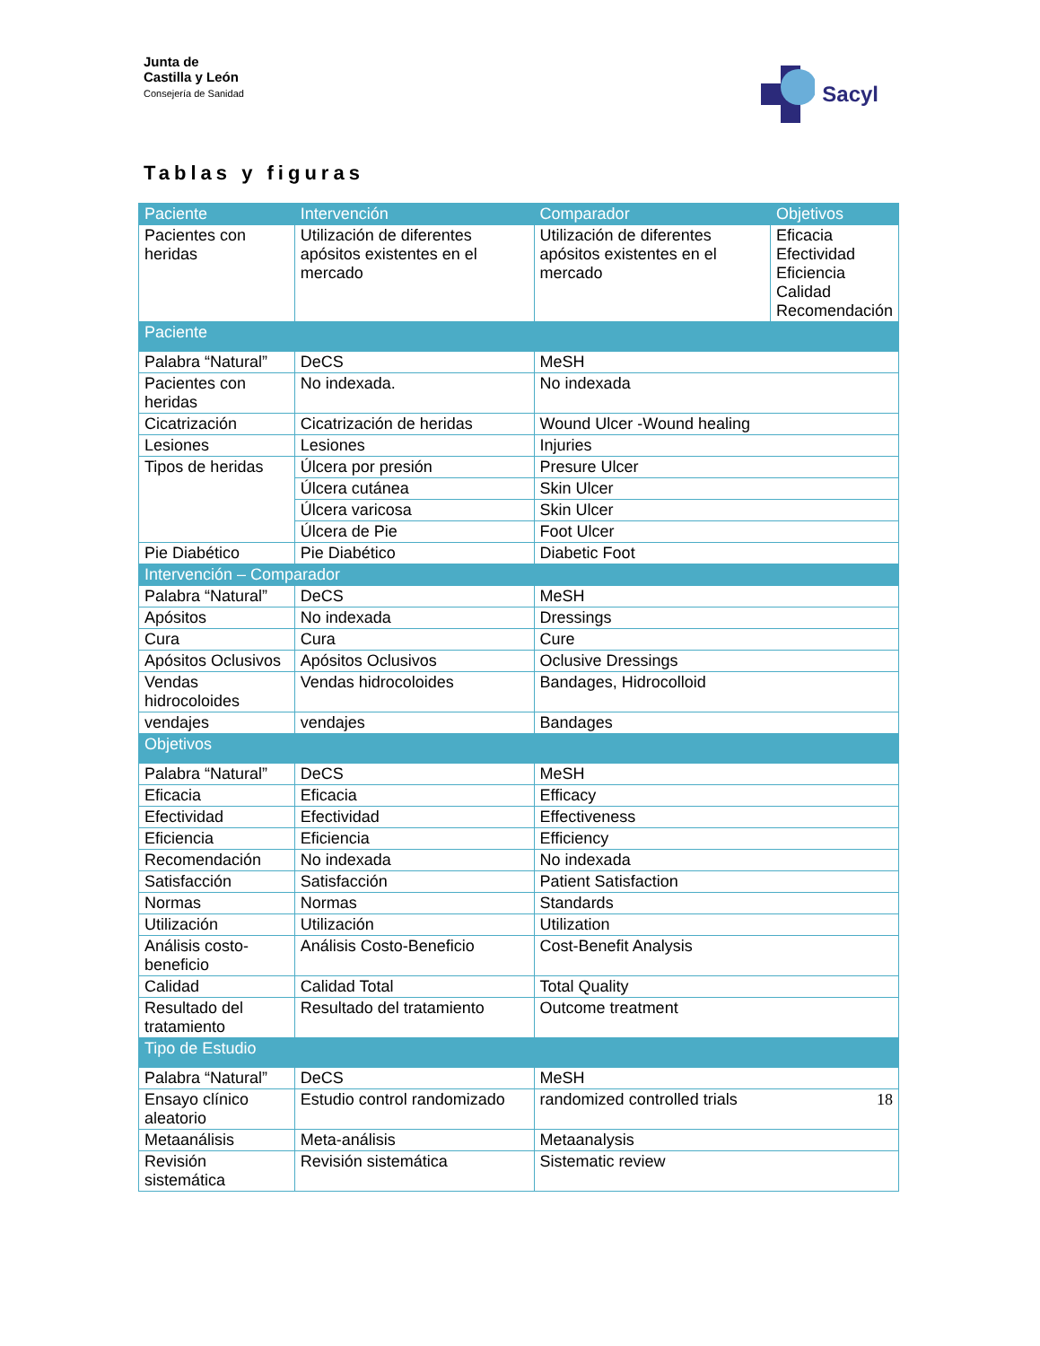Junta de
Castilla y León
Consejería de Sanidad
Sacyl
Tablas y figuras
| Paciente | | Intervención | Comparador | Objetivos |
| --- | --- | --- | --- | --- |
| Pacientes con heridas | | Utilización de diferentes apósitos existentes en el mercado | Utilización de diferentes apósitos existentes en el mercado | Eficacia Efectividad Eficiencia Calidad Recomendación |
| Paciente | | | | |
| Palabra “Natural” | DeCS | | MeSH | |
| Pacientes con heridas | No indexada. | | No indexada | |
| Cicatrización | Cicatrización de heridas | | Wound Ulcer -Wound healing | |
| Lesiones | Lesiones | | Injuries | |
| Tipos de heridas | Úlcera por presión | | Presure Ulcer | |
| | Úlcera cutánea | | Skin Ulcer | |
| | Úlcera varicosa | | Skin Ulcer | |
| | Úlcera de Pie | | Foot Ulcer | |
| Pie Diabético | Pie Diabético | | Diabetic Foot | |
| Intervención – Comparador | | | | |
| Palabra “Natural” | DeCS | | MeSH | |
| Apósitos | No indexada | | Dressings | |
| Cura | Cura | | Cure | |
| Apósitos Oclusivos | Apósitos Oclusivos | | Oclusive Dressings | |
| Vendas hidrocoloides | Vendas hidrocoloides | | Bandages, Hidrocolloid | |
| vendajes | vendajes | | Bandages | |
| Objetivos | | | | |
| Palabra “Natural” | DeCS | | MeSH | |
| Eficacia | Eficacia | | Efficacy | |
| Efectividad | Efectividad | | Effectiveness | |
| Eficiencia | Eficiencia | | Efficiency | |
| Recomendación | No indexada | | No indexada | |
| Satisfacción | Satisfacción | | Patient Satisfaction | |
| Normas | Normas | | Standards | |
| Utilización | Utilización | | Utilization | |
| Análisis costo-beneficio | Análisis Costo-Beneficio | | Cost-Benefit Analysis | |
| Calidad | Calidad Total | | Total Quality | |
| Resultado del tratamiento | Resultado del tratamiento | | Outcome treatment | |
| Tipo de Estudio | | | | |
| Palabra “Natural” | DeCS | | MeSH | |
| Ensayo clínico aleatorio | Estudio control randomizado | | randomized controlled trials 18 | |
| Metaanálisis | Meta-análisis | | Metaanalysis | |
| Revisión sistemática | Revisión sistemática | | Sistematic review | |